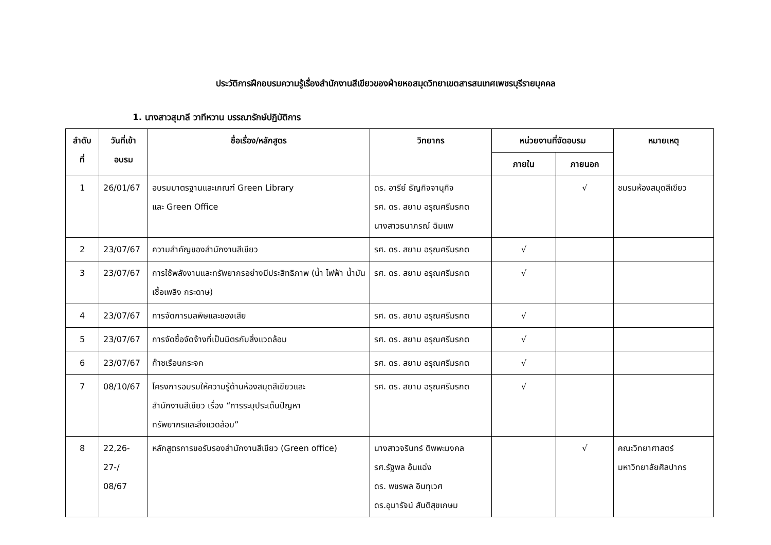ประวัติการฝึกอบรมความรู้เรื่องสำนักงานสีเขียวของฝ่ายหอสมุดวิทยาเขตสารสนเทศเพชรบุรีรายบุคคล
1. นางสาวสุมาลี วาทีหวาน บรรณารักษ์ปฏิบัติการ
| ลำดับ ที่ | วันที่เข้า อบรม | ชื่อเรื่อง/หลักสูตร | วิทยากร | หน่วยงานที่จัดอบรม | | หมายเหตุ |
| --- | --- | --- | --- | --- | --- | --- |
| | | | | ภายใน | ภายนอก | |
| 1 | 26/01/67 | อบรมมาตรฐานและเกณฑ์ Green Library และ Green Office | ดร. อารีย์ ธัญกิจจานุกิจ รศ. ดร. สยาม อรุณศรีมรกต นางสาวธนาภรณ์ ฉิมแพ | | √ | ชมรมห้องสมุดสีเขียว |
| 2 | 23/07/67 | ความสำคัญของสำนักงานสีเขียว | รศ. ดร. สยาม อรุณศรีมรกต | √ | | |
| 3 | 23/07/67 | การใช้พลังงานและทรัพยากรอย่างมีประสิทธิภาพ (น้ำ ไฟฟ้า น้ำมันเชื้อเพลิง กระดาษ) | รศ. ดร. สยาม อรุณศรีมรกต | √ | | |
| 4 | 23/07/67 | การจัดการมลพิษและของเสีย | รศ. ดร. สยาม อรุณศรีมรกต | √ | | |
| 5 | 23/07/67 | การจัดซื้อจัดจ้างที่เป็นมิตรกับสิ่งแวดล้อม | รศ. ดร. สยาม อรุณศรีมรกต | √ | | |
| 6 | 23/07/67 | ก๊าซเรือนกระจก | รศ. ดร. สยาม อรุณศรีมรกต | √ | | |
| 7 | 08/10/67 | โครงการอบรมให้ความรู้ด้านห้องสมุดสีเขียวและ สำนักงานสีเขียว เรื่อง “การระบุประเด็นปัญหา ทรัพยากรและสิ่งแวดล้อม” | รศ. ดร. สยาม อรุณศรีมรกต | √ | | |
| 8 | 22,26- 27-/ 08/67 | หลักสูตรการขอรับรองสำนักงานสีเขียว (Green office) | นางสาวจรินทร์ ติพพะมงคล รศ.รัฐพล อ้นแฉ่ง ดร. พชรพล อินทุเวศ ดร.อุมารัจน์ สันติสุขเกษม | | √ | คณะวิทยาศาสตร์ มหาวิทยาลัยศิลปากร |